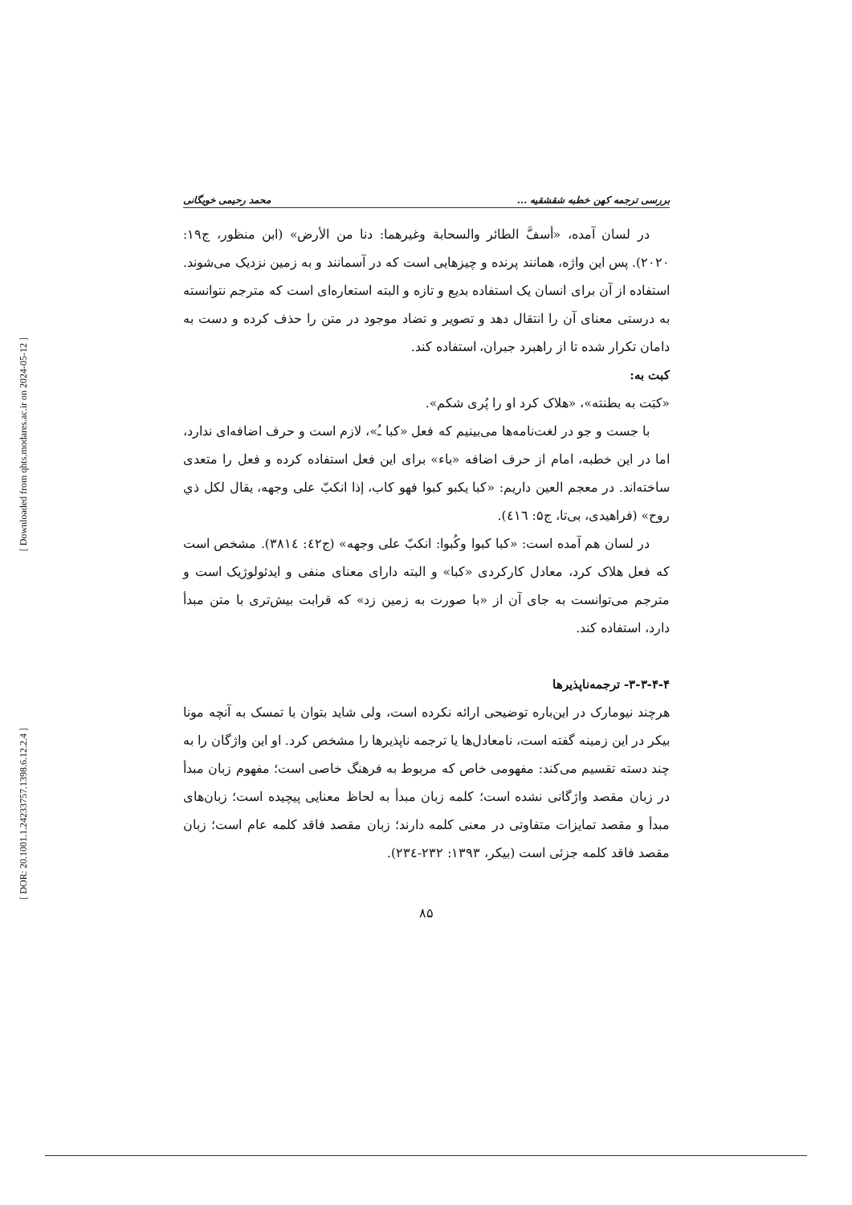[ Downloaded from qhts.modares.ac.ir on 2024-05-12 ]
[ DOR: 20.1001.1.24233757.1398.6.12.2.4 ]
بررسی ترجمه کهن خطبه شقشقیه ... محمد رحیمی خویگانی
در لسان آمده، «أسفَّ الطائر والسحابة وغیرهما: دنا من الأرض» (ابن منظور، ج۱۹: ۲۰۲۰). پس این واژه، همانند پرنده و چیزهایی است که در آسمانند و به زمین نزدیک می‌شوند. استفاده از آن برای انسان یک استفاده بدیع و تازه و البته استعاره‌ای است که مترجم نتوانسته به درستی معنای آن را انتقال دهد و تصویر و تضاد موجود در متن را حذف کرده و دست به دامان تکرار شده تا از راهبرد جبران، استفاده کند.
کبت به:
«کبَت به بطنته»، «هلاک کرد او را پُری شکم».
با جست و جو در لغت‌نامه‌ها می‌بینیم که فعل «کبا ـُ»، لازم است و حرف اضافه‌ای ندارد، اما در این خطبه، امام از حرف اضافه «باء» برای این فعل استفاده کرده و فعل را متعدی ساخته‌اند. در معجم العین داریم: «کبا یکبو کبوا فهو کاب، إذا انکبّ علی وجهه، یقال لکل ذي روح» (فراهیدی، بی‌تا، ج۵: ٤١٦).
در لسان هم آمده است: «کبا کبوا وکُبوا: انکبّ علی وجهه» (ج٤٢: ٣٨١٤). مشخص است که فعل هلاک کرد، معادل کارکردی «کبا» و البته دارای معنای منفی و ایدئولوژیک است و مترجم می‌توانست به جای آن از «با صورت به زمین زد» که قرابت بیش‌تری با متن مبدأ دارد، استفاده کند.
۳-۳-۴-۴- ترجمه‌ناپذیرها
هرچند نیومارک در این‌باره توضیحی ارائه نکرده است، ولی شاید بتوان با تمسک به آنچه مونا بیکر در این زمینه گفته است، نامعادل‌ها یا ترجمه ناپذیرها را مشخص کرد. او این واژگان را به چند دسته تقسیم می‌کند: مفهومی خاص که مربوط به فرهنگ خاصی است؛ مفهوم زبان مبدأ در زبان مقصد واژگانی نشده است؛ کلمه زبان مبدأ به لحاظ معنایی پیچیده است؛ زبان‌های مبدأ و مقصد تمایزات متفاوتی در معنی کلمه دارند؛ زبان مقصد فاقد کلمه عام است؛ زبان مقصد فاقد کلمه جزئی است (بیکر، ۱۳۹۳: ۲۳۲-٢٣٤).
۸۵